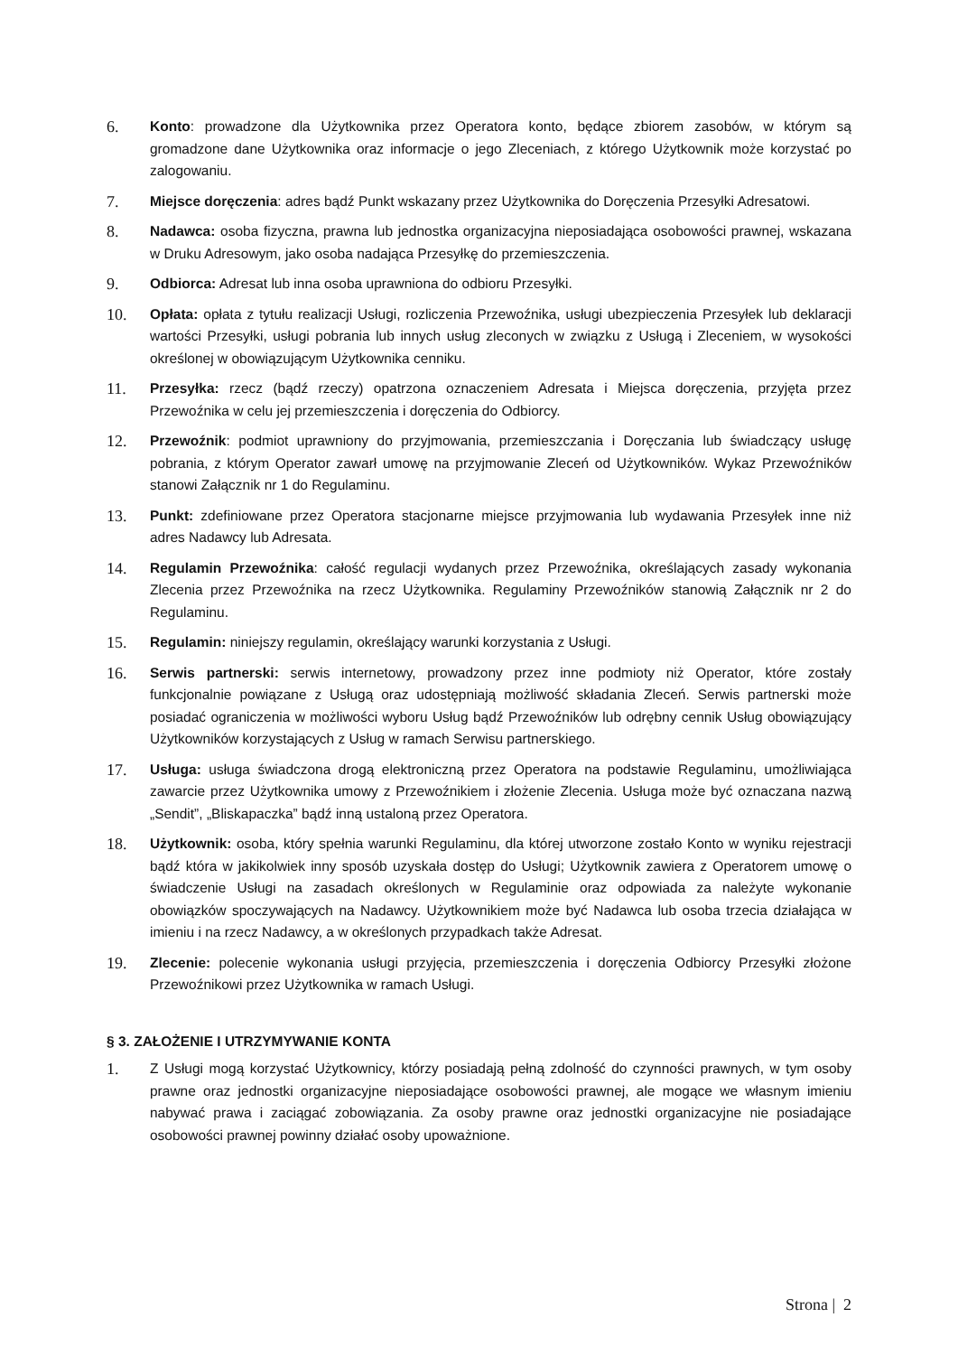6.
Konto: prowadzone dla Użytkownika przez Operatora konto, będące zbiorem zasobów, w którym są gromadzone dane Użytkownika oraz informacje o jego Zleceniach, z którego Użytkownik może korzystać po zalogowaniu.
7.
Miejsce doręczenia: adres bądź Punkt wskazany przez Użytkownika do Doręczenia Przesyłki Adresatowi.
8.
Nadawca: osoba fizyczna, prawna lub jednostka organizacyjna nieposiadająca osobowości prawnej, wskazana w Druku Adresowym, jako osoba nadająca Przesyłkę do przemieszczenia.
9.
Odbiorca: Adresat lub inna osoba uprawniona do odbioru Przesyłki.
10.
Opłata: opłata z tytułu realizacji Usługi, rozliczenia Przewoźnika, usługi ubezpieczenia Przesyłek lub deklaracji wartości Przesyłki, usługi pobrania lub innych usług zleconych w związku z Usługą i Zleceniem, w wysokości określonej w obowiązującym Użytkownika cenniku.
11.
Przesyłka: rzecz (bądź rzeczy) opatrzona oznaczeniem Adresata i Miejsca doręczenia, przyjęta przez Przewoźnika w celu jej przemieszczenia i doręczenia do Odbiorcy.
12.
Przewoźnik: podmiot uprawniony do przyjmowania, przemieszczania i Doręczania lub świadczący usługę pobrania, z którym Operator zawarł umowę na przyjmowanie Zleceń od Użytkowników. Wykaz Przewoźników stanowi Załącznik nr 1 do Regulaminu.
13.
Punkt: zdefiniowane przez Operatora stacjonarne miejsce przyjmowania lub wydawania Przesyłek inne niż adres Nadawcy lub Adresata.
14.
Regulamin Przewoźnika: całość regulacji wydanych przez Przewoźnika, określających zasady wykonania Zlecenia przez Przewoźnika na rzecz Użytkownika. Regulaminy Przewoźników stanowią Załącznik nr 2 do Regulaminu.
15.
Regulamin: niniejszy regulamin, określający warunki korzystania z Usługi.
16.
Serwis partnerski: serwis internetowy, prowadzony przez inne podmioty niż Operator, które zostały funkcjonalnie powiązane z Usługą oraz udostępniają możliwość składania Zleceń. Serwis partnerski może posiadać ograniczenia w możliwości wyboru Usług bądź Przewoźników lub odrębny cennik Usług obowiązujący Użytkowników korzystających z Usług w ramach Serwisu partnerskiego.
17.
Usługa: usługa świadczona drogą elektroniczną przez Operatora na podstawie Regulaminu, umożliwiająca zawarcie przez Użytkownika umowy z Przewoźnikiem i złożenie Zlecenia. Usługa może być oznaczana nazwą „Sendit”, „Bliskapaczka” bądź inną ustaloną przez Operatora.
18.
Użytkownik: osoba, który spełnia warunki Regulaminu, dla której utworzone zostało Konto w wyniku rejestracji bądź która w jakikolwiek inny sposób uzyskała dostęp do Usługi; Użytkownik zawiera z Operatorem umowę o świadczenie Usługi na zasadach określonych w Regulaminie oraz odpowiada za należyte wykonanie obowiązków spoczywających na Nadawcy. Użytkownikiem może być Nadawca lub osoba trzecia działająca w imieniu i na rzecz Nadawcy, a w określonych przypadkach także Adresat.
19.
Zlecenie: polecenie wykonania usługi przyjęcia, przemieszczenia i doręczenia Odbiorcy Przesyłki złożone Przewoźnikowi przez Użytkownika w ramach Usługi.
§ 3. ZAŁOŻENIE I UTRZYMYWANIE KONTA
1.
Z Usługi mogą korzystać Użytkownicy, którzy posiadają pełną zdolność do czynności prawnych, w tym osoby prawne oraz jednostki organizacyjne nieposiadające osobowości prawnej, ale mogące we własnym imieniu nabywać prawa i zaciągać zobowiązania. Za osoby prawne oraz jednostki organizacyjne nie posiadające osobowości prawnej powinny działać osoby upoważnione.
Strona | 2